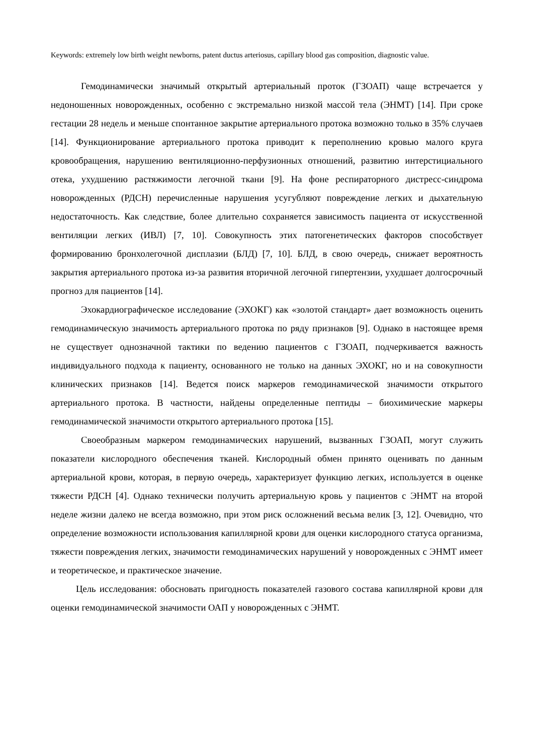Keywords: extremely low birth weight newborns, patent ductus arteriosus, capillary blood gas composition, diagnostic value.
Гемодинамически значимый открытый артериальный проток (ГЗОАП) чаще встречается у недоношенных новорожденных, особенно с экстремально низкой массой тела (ЭНМТ) [14]. При сроке гестации 28 недель и меньше спонтанное закрытие артериального протока возможно только в 35% случаев [14]. Функционирование артериального протока приводит к переполнению кровью малого круга кровообращения, нарушению вентиляционно-перфузионных отношений, развитию интерстициального отека, ухудшению растяжимости легочной ткани [9]. На фоне респираторного дистресс-синдрома новорожденных (РДСН) перечисленные нарушения усугубляют повреждение легких и дыхательную недостаточность. Как следствие, более длительно сохраняется зависимость пациента от искусственной вентиляции легких (ИВЛ) [7, 10]. Совокупность этих патогенетических факторов способствует формированию бронхолегочной дисплазии (БЛД) [7, 10]. БЛД, в свою очередь, снижает вероятность закрытия артериального протока из-за развития вторичной легочной гипертензии, ухудшает долгосрочный прогноз для пациентов [14].
Эхокардиографическое исследование (ЭХОКГ) как «золотой стандарт» дает возможность оценить гемодинамическую значимость артериального протока по ряду признаков [9]. Однако в настоящее время не существует однозначной тактики по ведению пациентов с ГЗОАП, подчеркивается важность индивидуального подхода к пациенту, основанного не только на данных ЭХОКГ, но и на совокупности клинических признаков [14]. Ведется поиск маркеров гемодинамической значимости открытого артериального протока. В частности, найдены определенные пептиды – биохимические маркеры гемодинамической значимости открытого артериального протока [15].
Своеобразным маркером гемодинамических нарушений, вызванных ГЗОАП, могут служить показатели кислородного обеспечения тканей. Кислородный обмен принято оценивать по данным артериальной крови, которая, в первую очередь, характеризует функцию легких, используется в оценке тяжести РДСН [4]. Однако технически получить артериальную кровь у пациентов с ЭНМТ на второй неделе жизни далеко не всегда возможно, при этом риск осложнений весьма велик [3, 12]. Очевидно, что определение возможности использования капиллярной крови для оценки кислородного статуса организма, тяжести повреждения легких, значимости гемодинамических нарушений у новорожденных с ЭНМТ имеет и теоретическое, и практическое значение.
Цель исследования: обосновать пригодность показателей газового состава капиллярной крови для оценки гемодинамической значимости ОАП у новорожденных с ЭНМТ.